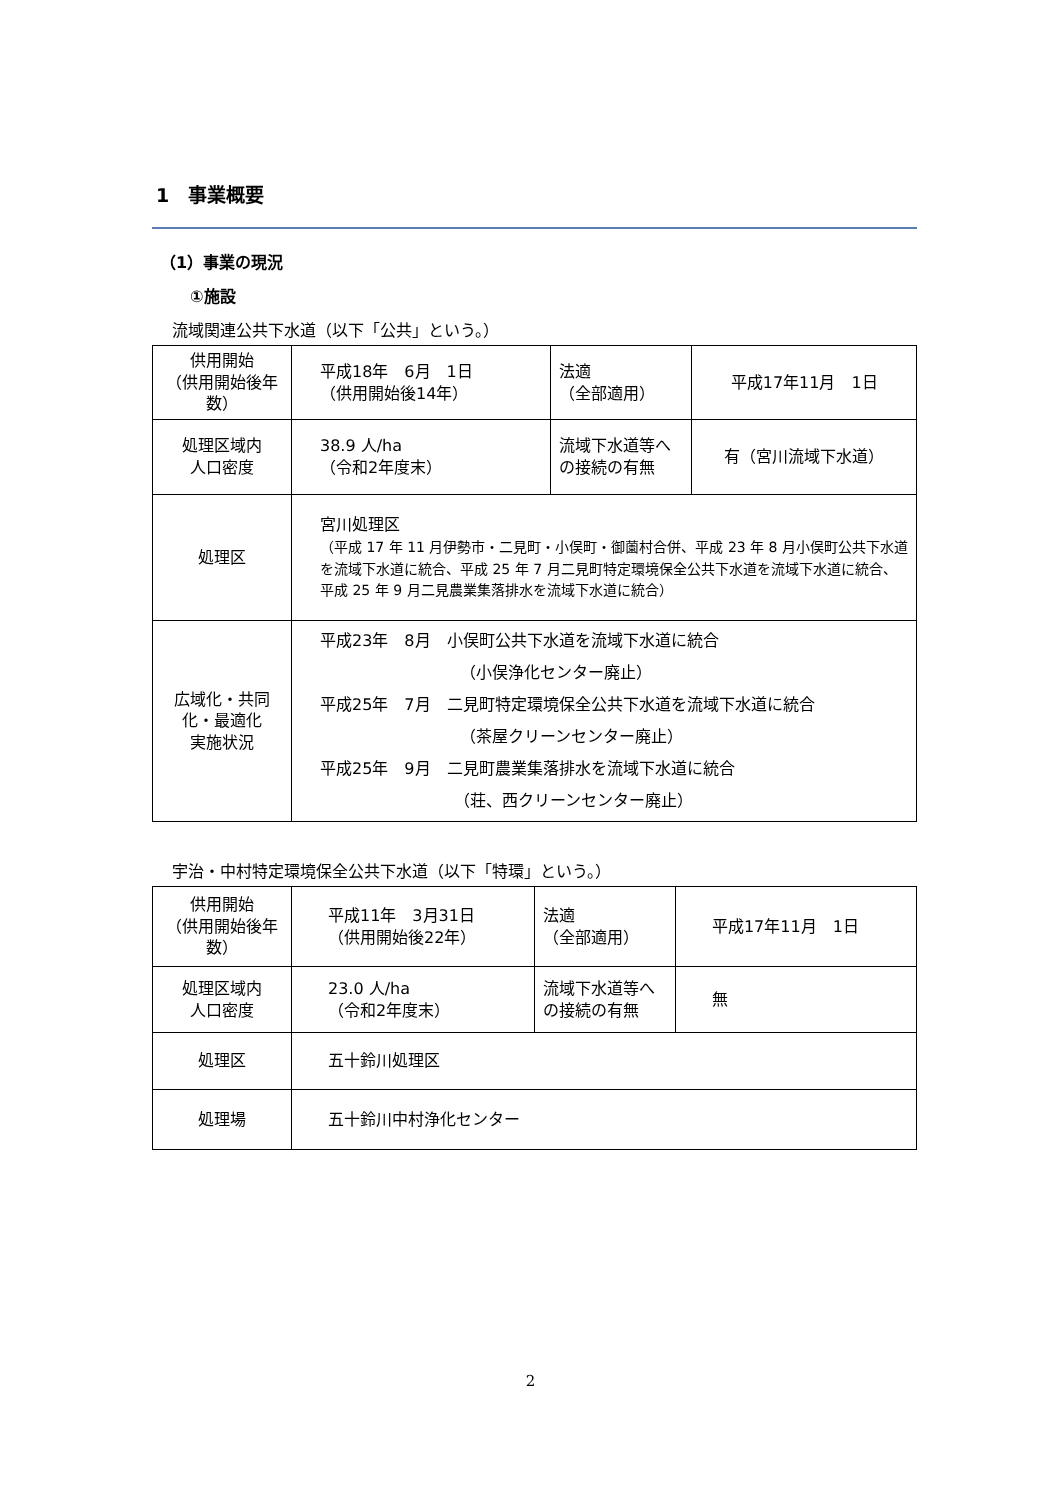1　事業概要
（1）事業の現況
①施設
流域関連公共下水道（以下「公共」という。）
| 供用開始 （供用開始後年数） | 平成18年 6月 1日 （供用開始後14年） | 法適 （全部適用） | 平成17年11月 1日 |
| 処理区域内 人口密度 | 38.9 人/ha （令和2年度末） | 流域下水道等への接続の有無 | 有（宮川流域下水道） |
| 処理区 | 宮川処理区 （平成 17 年 11 月伊勢市・二見町・小俣町・御薗村合併、平成 23 年 8 月小俣町公共下水道を流域下水道に統合、平成 25 年 7 月二見町特定環境保全公共下水道を流域下水道に統合、平成 25 年 9 月二見農業集落排水を流域下水道に統合） | | |
| 広域化・共同化・最適化 実施状況 | 平成23年 8月 小俣町公共下水道を流域下水道に統合 （小俣浄化センター廃止） 平成25年 7月 二見町特定環境保全公共下水道を流域下水道に統合 （茶屋クリーンセンター廃止） 平成25年 9月 二見町農業集落排水を流域下水道に統合 （荘、西クリーンセンター廃止） | | |
宇治・中村特定環境保全公共下水道（以下「特環」という。）
| 供用開始 （供用開始後年数） | 平成11年 3月31日 （供用開始後22年） | 法適 （全部適用） | 平成17年11月 1日 |
| 処理区域内 人口密度 | 23.0 人/ha （令和2年度末） | 流域下水道等への接続の有無 | 無 |
| 処理区 | 五十鈴川処理区 | | |
| 処理場 | 五十鈴川中村浄化センター | | |
2